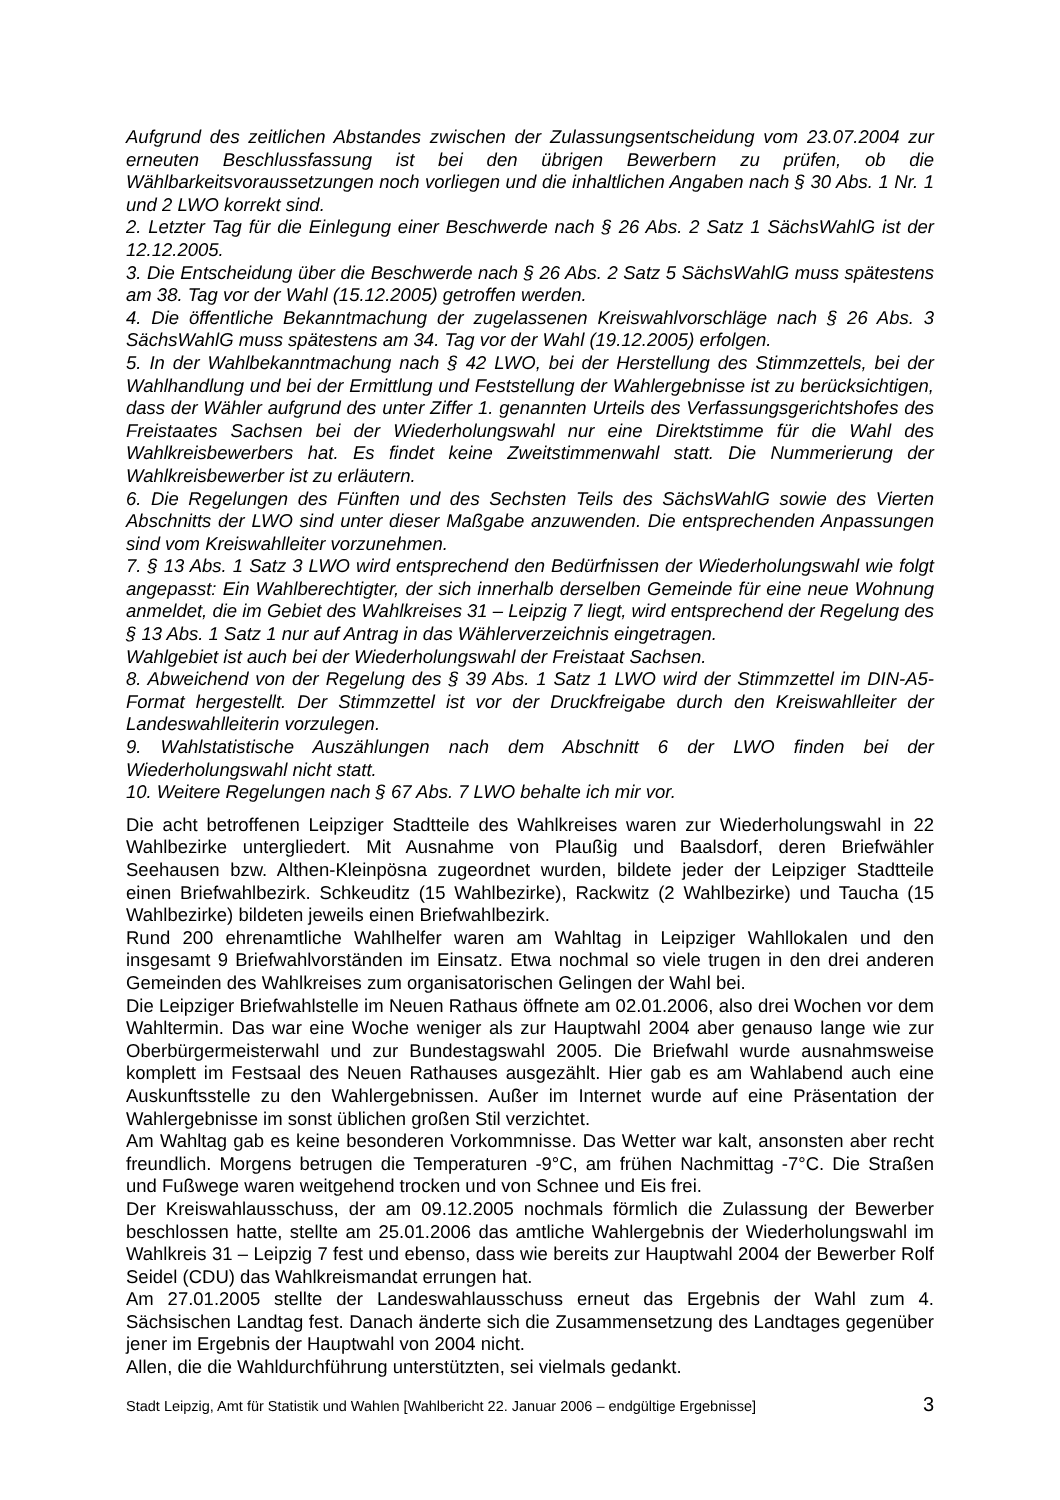Aufgrund des zeitlichen Abstandes zwischen der Zulassungsentscheidung vom 23.07.2004 zur erneuten Beschlussfassung ist bei den übrigen Bewerbern zu prüfen, ob die Wählbarkeitsvoraussetzungen noch vorliegen und die inhaltlichen Angaben nach § 30 Abs. 1 Nr. 1 und 2 LWO korrekt sind.
2. Letzter Tag für die Einlegung einer Beschwerde nach § 26 Abs. 2 Satz 1 SächsWahlG ist der 12.12.2005.
3. Die Entscheidung über die Beschwerde nach § 26 Abs. 2 Satz 5 SächsWahlG muss spätestens am 38. Tag vor der Wahl (15.12.2005) getroffen werden.
4. Die öffentliche Bekanntmachung der zugelassenen Kreiswahlvorschläge nach § 26 Abs. 3 SächsWahlG muss spätestens am 34. Tag vor der Wahl (19.12.2005) erfolgen.
5. In der Wahlbekanntmachung nach § 42 LWO, bei der Herstellung des Stimmzettels, bei der Wahlhandlung und bei der Ermittlung und Feststellung der Wahlergebnisse ist zu berücksichtigen, dass der Wähler aufgrund des unter Ziffer 1. genannten Urteils des Verfassungsgerichtshofes des Freistaates Sachsen bei der Wiederholungswahl nur eine Direktstimme für die Wahl des Wahlkreisbewerbers hat. Es findet keine Zweitstimmenwahl statt. Die Nummerierung der Wahlkreisbewerber ist zu erläutern.
6. Die Regelungen des Fünften und des Sechsten Teils des SächsWahlG sowie des Vierten Abschnitts der LWO sind unter dieser Maßgabe anzuwenden. Die entsprechenden Anpassungen sind vom Kreiswahlleiter vorzunehmen.
7. § 13 Abs. 1 Satz 3 LWO wird entsprechend den Bedürfnissen der Wiederholungswahl wie folgt angepasst: Ein Wahlberechtigter, der sich innerhalb derselben Gemeinde für eine neue Wohnung anmeldet, die im Gebiet des Wahlkreises 31 – Leipzig 7 liegt, wird entsprechend der Regelung des § 13 Abs. 1 Satz 1 nur auf Antrag in das Wählerverzeichnis eingetragen.
Wahlgebiet ist auch bei der Wiederholungswahl der Freistaat Sachsen.
8. Abweichend von der Regelung des § 39 Abs. 1 Satz 1 LWO wird der Stimmzettel im DIN-A5-Format hergestellt. Der Stimmzettel ist vor der Druckfreigabe durch den Kreiswahlleiter der Landeswahlleiterin vorzulegen.
9. Wahlstatistische Auszählungen nach dem Abschnitt 6 der LWO finden bei der Wiederholungswahl nicht statt.
10. Weitere Regelungen nach § 67 Abs. 7 LWO behalte ich mir vor.
Die acht betroffenen Leipziger Stadtteile des Wahlkreises waren zur Wiederholungswahl in 22 Wahlbezirke untergliedert. Mit Ausnahme von Plaußig und Baalsdorf, deren Briefwähler Seehausen bzw. Althen-Kleinpösna zugeordnet wurden, bildete jeder der Leipziger Stadtteile einen Briefwahlbezirk. Schkeuditz (15 Wahlbezirke), Rackwitz (2 Wahlbezirke) und Taucha (15 Wahlbezirke) bildeten jeweils einen Briefwahlbezirk.
Rund 200 ehrenamtliche Wahlhelfer waren am Wahltag in Leipziger Wahllokalen und den insgesamt 9 Briefwahlvorständen im Einsatz. Etwa nochmal so viele trugen in den drei anderen Gemeinden des Wahlkreises zum organisatorischen Gelingen der Wahl bei.
Die Leipziger Briefwahlstelle im Neuen Rathaus öffnete am 02.01.2006, also drei Wochen vor dem Wahltermin. Das war eine Woche weniger als zur Hauptwahl 2004 aber genauso lange wie zur Oberbürgermeisterwahl und zur Bundestagswahl 2005. Die Briefwahl wurde ausnahmsweise komplett im Festsaal des Neuen Rathauses ausgezählt. Hier gab es am Wahlabend auch eine Auskunftsstelle zu den Wahlergebnissen. Außer im Internet wurde auf eine Präsentation der Wahlergebnisse im sonst üblichen großen Stil verzichtet.
Am Wahltag gab es keine besonderen Vorkommnisse. Das Wetter war kalt, ansonsten aber recht freundlich. Morgens betrugen die Temperaturen -9°C, am frühen Nachmittag -7°C. Die Straßen und Fußwege waren weitgehend trocken und von Schnee und Eis frei.
Der Kreiswahlausschuss, der am 09.12.2005 nochmals förmlich die Zulassung der Bewerber beschlossen hatte, stellte am 25.01.2006 das amtliche Wahlergebnis der Wiederholungswahl im Wahlkreis 31 – Leipzig 7 fest und ebenso, dass wie bereits zur Hauptwahl 2004 der Bewerber Rolf Seidel (CDU) das Wahlkreismandat errungen hat.
Am 27.01.2005 stellte der Landeswahlausschuss erneut das Ergebnis der Wahl zum 4. Sächsischen Landtag fest. Danach änderte sich die Zusammensetzung des Landtages gegenüber jener im Ergebnis der Hauptwahl von 2004 nicht.
Allen, die die Wahldurchführung unterstützten, sei vielmals gedankt.
Stadt Leipzig, Amt für Statistik und Wahlen [Wahlbericht 22. Januar 2006 – endgültige Ergebnisse] 3